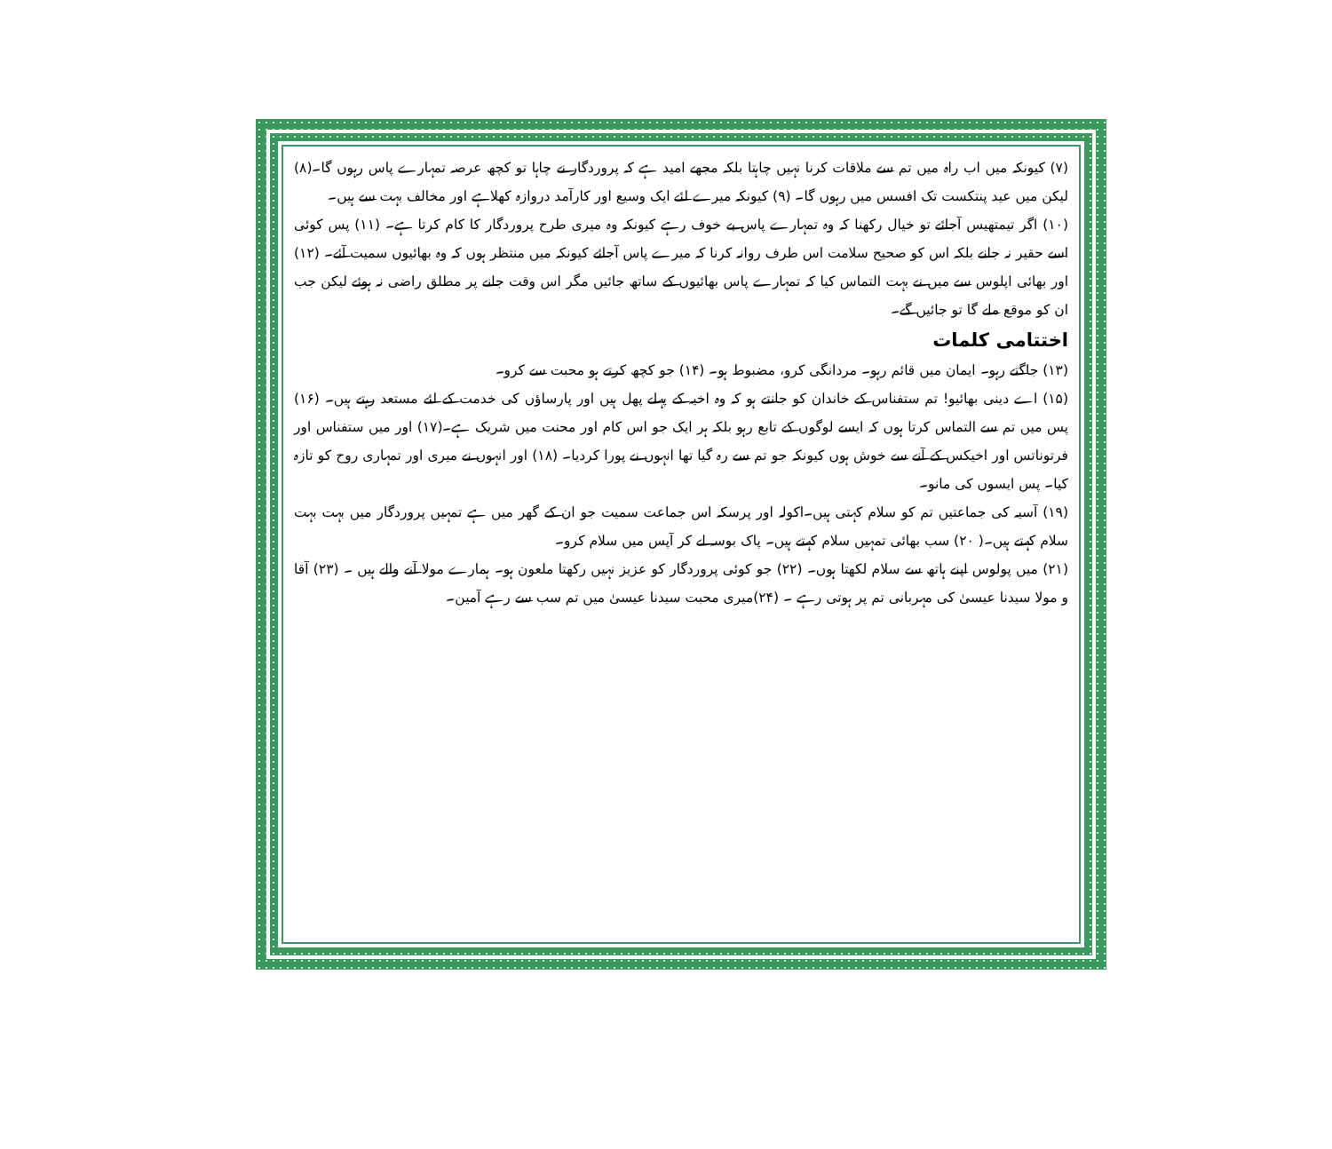(۷) کیونکہ میں اب راہ میں تم سے ملاقات کرنا نہیں چاہتا بلکہ مجھے امید ہے کہ پروردگار نے چاہا تو کچھ عرصہ تمہارے پاس رہوں گا۔(۸) لیکن میں عید پنتکست تک افسس میں رہوں گا۔ (۹) کیونکہ میرے لئے ایک وسیع اور کارآمد دروازہ کھلاہے اور مخالف بہت سے ہیں۔
(۱۰) اگر تیمتھیس آجائے تو خیال رکھنا کہ وہ تمہارے پاس بے خوف رہے کیونکہ وہ میری طرح پروردگار کا کام کرتا ہے۔ (۱۱) پس کوئی اسے حقیر نہ جانے بلکہ اس کو صحیح سلامت اس طرف روانہ کرنا کہ میرے پاس آجائے کیونکہ میں منتظر ہوں کہ وہ بھائیوں سمیت آئے۔ (۱۲) اور بھائی اپلوس سے میں نے بہت التماس کیا کہ تمہارے پاس بھائیوں کے ساتھ جائیں مگر اس وقت جانے پر مطلق راضی نہ ہوئے لیکن جب ان کو موقع ملے گا تو جائیں گے۔
اختتامی کلمات
(۱۳) جاگتے رہو۔ ایمان میں قائم رہو۔ مردانگی کرو، مضبوط ہو۔ (۱۴) جو کچھ کرتے ہو محبت سے کرو۔
(۱۵) اے دینی بھائیو! تم ستفناس کے خاندان کو جانتے ہو کہ وہ اخیہ کے پہلے پھل ہیں اور پارساؤں کی خدمت کے لئے مستعد رہتے ہیں۔ (۱۶) پس میں تم سے التماس کرتا ہوں کہ ایسے لوگوں کے تابع رہو بلکہ ہر ایک جو اس کام اور محنت میں شریک ہے۔(۱۷) اور میں ستفناس اور فرتوناتس اور اخیکس کے آنے سے خوش ہوں کیونکہ جو تم سے رہ گیا تھا انہوں نے پورا کردیا۔ (۱۸) اور انہوں نے میری اور تمہاری روح کو تازہ کیا۔ پس ایسوں کی مانو۔
(۱۹) آسیہ کی جماعتیں تم کو سلام کہتی ہیں۔اکولہ اور پرسکہ اس جماعت سمیت جو ان کے گھر میں ہے تمہیں پروردگار میں بہت بہت سلام کہتے ہیں۔( ۲۰) سب بھائی تمہیں سلام کہتے ہیں۔ پاک بوسہ لے کر آپس میں سلام کرو۔
(۲۱) میں پولوس اپنے ہاتھ سے سلام لکھتا ہوں۔ (۲۲) جو کوئی پروردگار کو عزیز نہیں رکھتا ملعون ہو۔ ہمارے مولا آنے والے ہیں ۔ (۲۳) آقا و مولا سیدنا عیسیٰ کی مہربانی تم پر ہوتی رہے ۔ (۲۴)میری محبت سیدنا عیسیٰ میں تم سب سے رہے آمین۔